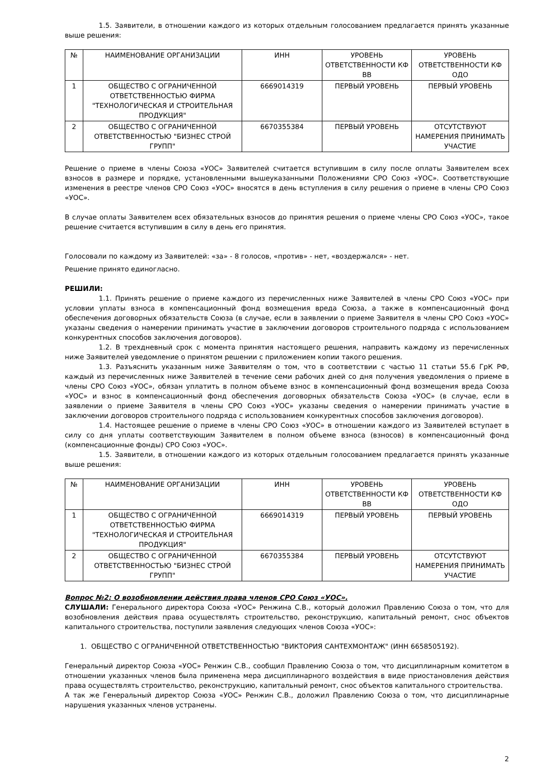1.5. Заявители, в отношении каждого из которых отдельным голосованием предлагается принять указанные выше решения:
| № | НАИМЕНОВАНИЕ ОРГАНИЗАЦИИ | ИНН | УРОВЕНЬ ОТВЕТСТВЕННОСТИ КФ ВВ | УРОВЕНЬ ОТВЕТСТВЕННОСТИ КФ ОДО |
| 1 | ОБЩЕСТВО С ОГРАНИЧЕННОЙ ОТВЕТСТВЕННОСТЬЮ ФИРМА "ТЕХНОЛОГИЧЕСКАЯ И СТРОИТЕЛЬНАЯ ПРОДУКЦИЯ" | 6669014319 | ПЕРВЫЙ УРОВЕНЬ | ПЕРВЫЙ УРОВЕНЬ |
| 2 | ОБЩЕСТВО С ОГРАНИЧЕННОЙ ОТВЕТСТВЕННОСТЬЮ "БИЗНЕС СТРОЙ ГРУПП" | 6670355384 | ПЕРВЫЙ УРОВЕНЬ | ОТСУТСТВУЮТ НАМЕРЕНИЯ ПРИНИМАТЬ УЧАСТИЕ |
Решение о приеме в члены Союза «УОС» Заявителей считается вступившим в силу после оплаты Заявителем всех взносов в размере и порядке, установленными вышеуказанными Положениями СРО Союз «УОС». Соответствующие изменения в реестре членов СРО Союз «УОС» вносятся в день вступления в силу решения о приеме в члены СРО Союз «УОС».
В случае оплаты Заявителем всех обязательных взносов до принятия решения о приеме члены СРО Союз «УОС», такое решение считается вступившим в силу в день его принятия.
Голосовали по каждому из Заявителей: «за» - 8 голосов, «против» - нет, «воздержался» - нет.
Решение принято единогласно.
РЕШИЛИ:
1.1. Принять решение о приеме каждого из перечисленных ниже Заявителей в члены СРО Союз «УОС» при условии уплаты взноса в компенсационный фонд возмещения вреда Союза, а также в компенсационный фонд обеспечения договорных обязательств Союза (в случае, если в заявлении о приеме Заявителя в члены СРО Союз «УОС» указаны сведения о намерении принимать участие в заключении договоров строительного подряда с использованием конкурентных способов заключения договоров).
1.2. В трехдневный срок с момента принятия настоящего решения, направить каждому из перечисленных ниже Заявителей уведомление о принятом решении с приложением копии такого решения.
1.3. Разъяснить указанным ниже Заявителям о том, что в соответствии с частью 11 статьи 55.6 ГрК РФ, каждый из перечисленных ниже Заявителей в течение семи рабочих дней со дня получения уведомления о приеме в члены СРО Союз «УОС», обязан уплатить в полном объеме взнос в компенсационный фонд возмещения вреда Союза «УОС» и взнос в компенсационный фонд обеспечения договорных обязательств Союза «УОС» (в случае, если в заявлении о приеме Заявителя в члены СРО Союз «УОС» указаны сведения о намерении принимать участие в заключении договоров строительного подряда с использованием конкурентных способов заключения договоров).
1.4. Настоящее решение о приеме в члены СРО Союз «УОС» в отношении каждого из Заявителей вступает в силу со дня уплаты соответствующим Заявителем в полном объеме взноса (взносов) в компенсационный фонд (компенсационные фонды) СРО Союз «УОС».
1.5. Заявители, в отношении каждого из которых отдельным голосованием предлагается принять указанные выше решения:
| № | НАИМЕНОВАНИЕ ОРГАНИЗАЦИИ | ИНН | УРОВЕНЬ ОТВЕТСТВЕННОСТИ КФ ВВ | УРОВЕНЬ ОТВЕТСТВЕННОСТИ КФ ОДО |
| 1 | ОБЩЕСТВО С ОГРАНИЧЕННОЙ ОТВЕТСТВЕННОСТЬЮ ФИРМА "ТЕХНОЛОГИЧЕСКАЯ И СТРОИТЕЛЬНАЯ ПРОДУКЦИЯ" | 6669014319 | ПЕРВЫЙ УРОВЕНЬ | ПЕРВЫЙ УРОВЕНЬ |
| 2 | ОБЩЕСТВО С ОГРАНИЧЕННОЙ ОТВЕТСТВЕННОСТЬЮ "БИЗНЕС СТРОЙ ГРУПП" | 6670355384 | ПЕРВЫЙ УРОВЕНЬ | ОТСУТСТВУЮТ НАМЕРЕНИЯ ПРИНИМАТЬ УЧАСТИЕ |
Вопрос №2: О возобновлении действия права членов СРО Союз «УОС».
СЛУШАЛИ: Генерального директора Союза «УОС» Ренжина С.В., который доложил Правлению Союза о том, что для возобновления действия права осуществлять строительство, реконструкцию, капитальный ремонт, снос объектов капитального строительства, поступили заявления следующих членов Союза «УОС»:
1. ОБЩЕСТВО С ОГРАНИЧЕННОЙ ОТВЕТСТВЕННОСТЬЮ "ВИКТОРИЯ САНТЕХМОНТАЖ" (ИНН 6658505192).
Генеральный директор Союза «УОС» Ренжин С.В., сообщил Правлению Союза о том, что дисциплинарным комитетом в отношении указанных членов была применена мера дисциплинарного воздействия в виде приостановления действия права осуществлять строительство, реконструкцию, капитальный ремонт, снос объектов капитального строительства.
А так же Генеральный директор Союза «УОС» Ренжин С.В., доложил Правлению Союза о том, что дисциплинарные нарушения указанных членов устранены.
2